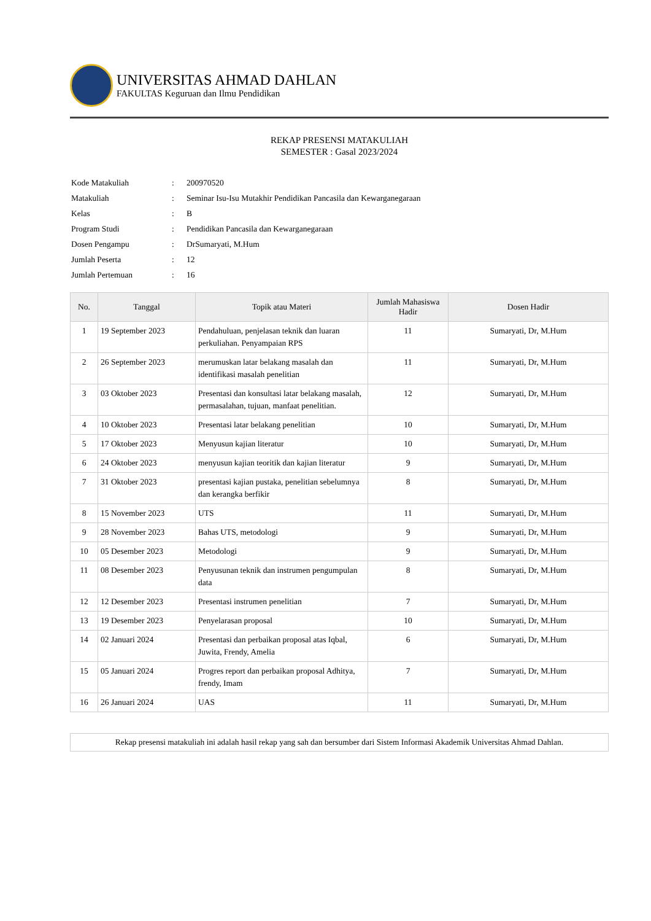UNIVERSITAS AHMAD DAHLAN
FAKULTAS Keguruan dan Ilmu Pendidikan
REKAP PRESENSI MATAKULIAH
SEMESTER : Gasal 2023/2024
| Kode Matakuliah | : | 200970520 |
| Matakuliah | : | Seminar Isu-Isu Mutakhir Pendidikan Pancasila dan Kewarganegaraan |
| Kelas | : | B |
| Program Studi | : | Pendidikan Pancasila dan Kewarganegaraan |
| Dosen Pengampu | : | DrSumaryati, M.Hum |
| Jumlah Peserta | : | 12 |
| Jumlah Pertemuan | : | 16 |
| No. | Tanggal | Topik atau Materi | Jumlah Mahasiswa Hadir | Dosen Hadir |
| --- | --- | --- | --- | --- |
| 1 | 19 September 2023 | Pendahuluan, penjelasan teknik dan luaran perkuliahan. Penyampaian RPS | 11 | Sumaryati, Dr, M.Hum |
| 2 | 26 September 2023 | merumuskan latar belakang masalah dan identifikasi masalah penelitian | 11 | Sumaryati, Dr, M.Hum |
| 3 | 03 Oktober 2023 | Presentasi dan konsultasi latar belakang masalah, permasalahan, tujuan, manfaat penelitian. | 12 | Sumaryati, Dr, M.Hum |
| 4 | 10 Oktober 2023 | Presentasi latar belakang penelitian | 10 | Sumaryati, Dr, M.Hum |
| 5 | 17 Oktober 2023 | Menyusun kajian literatur | 10 | Sumaryati, Dr, M.Hum |
| 6 | 24 Oktober 2023 | menyusun kajian teoritik dan kajian literatur | 9 | Sumaryati, Dr, M.Hum |
| 7 | 31 Oktober 2023 | presentasi kajian pustaka, penelitian sebelumnya dan kerangka berfikir | 8 | Sumaryati, Dr, M.Hum |
| 8 | 15 November 2023 | UTS | 11 | Sumaryati, Dr, M.Hum |
| 9 | 28 November 2023 | Bahas UTS, metodologi | 9 | Sumaryati, Dr, M.Hum |
| 10 | 05 Desember 2023 | Metodologi | 9 | Sumaryati, Dr, M.Hum |
| 11 | 08 Desember 2023 | Penyusunan teknik dan instrumen pengumpulan data | 8 | Sumaryati, Dr, M.Hum |
| 12 | 12 Desember 2023 | Presentasi instrumen penelitian | 7 | Sumaryati, Dr, M.Hum |
| 13 | 19 Desember 2023 | Penyelarasan proposal | 10 | Sumaryati, Dr, M.Hum |
| 14 | 02 Januari 2024 | Presentasi dan perbaikan proposal atas Iqbal, Juwita, Frendy, Amelia | 6 | Sumaryati, Dr, M.Hum |
| 15 | 05 Januari 2024 | Progres report dan perbaikan proposal Adhitya, frendy, Imam | 7 | Sumaryati, Dr, M.Hum |
| 16 | 26 Januari 2024 | UAS | 11 | Sumaryati, Dr, M.Hum |
Rekap presensi matakuliah ini adalah hasil rekap yang sah dan bersumber dari Sistem Informasi Akademik Universitas Ahmad Dahlan.